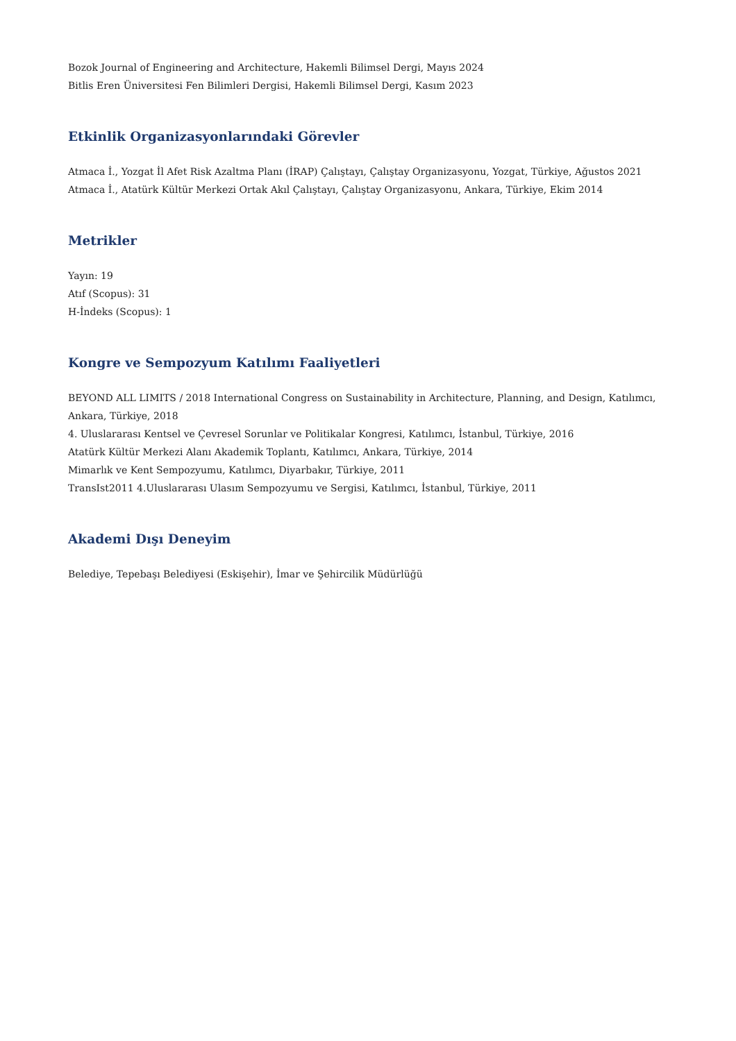Bozok Journal of Engineering and Architecture, Hakemli Bilimsel Dergi, Mayıs 2024
Bitlis Eren Üniversitesi Fen Bilimleri Dergisi, Hakemli Bilimsel Dergi, Kasım 2023
Etkinlik Organizasyonlarındaki Görevler
Atmaca İ., Yozgat İl Afet Risk Azaltma Planı (İRAP) Çalıştayı, Çalıştay Organizasyonu, Yozgat, Türkiye, Ağustos 2021
Atmaca İ., Atatürk Kültür Merkezi Ortak Akıl Çalıştayı, Çalıştay Organizasyonu, Ankara, Türkiye, Ekim 2014
Metrikler
Yayın: 19
Atıf (Scopus): 31
H-İndeks (Scopus): 1
Kongre ve Sempozyum Katılımı Faaliyetleri
BEYOND ALL LIMITS / 2018 International Congress on Sustainability in Architecture, Planning, and Design, Katılımcı, Ankara, Türkiye, 2018
4. Uluslararası Kentsel ve Çevresel Sorunlar ve Politikalar Kongresi, Katılımcı, İstanbul, Türkiye, 2016
Atatürk Kültür Merkezi Alanı Akademik Toplantı, Katılımcı, Ankara, Türkiye, 2014
Mimarlık ve Kent Sempozyumu, Katılımcı, Diyarbakır, Türkiye, 2011
TransIst2011 4.Uluslararası Ulasım Sempozyumu ve Sergisi, Katılımcı, İstanbul, Türkiye, 2011
Akademi Dışı Deneyim
Belediye, Tepebaşı Belediyesi (Eskişehir), İmar ve Şehircilik Müdürlüğü